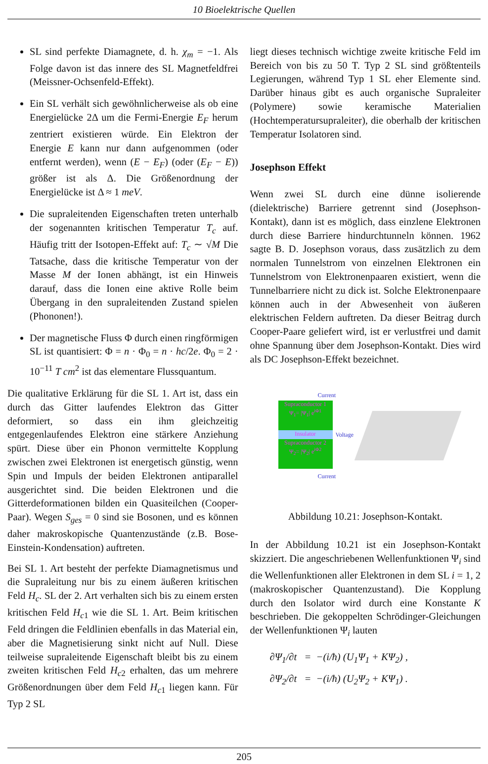10 Bioelektrische Quellen
SL sind perfekte Diamagnete, d. h. χ<sub>m</sub> = −1. Als Folge davon ist das innere des SL Magnetfeldfrei (Meissner-Ochsenfeld-Effekt).
Ein SL verhält sich gewöhnlicherweise als ob eine Energielücke 2Δ um die Fermi-Energie E<sub>F</sub> herum zentriert existieren würde. Ein Elektron der Energie E kann nur dann aufgenommen (oder entfernt werden), wenn (E − E<sub>F</sub>) (oder (E<sub>F</sub> − E)) größer ist als Δ. Die Größenordnung der Energielücke ist Δ ≈ 1 meV.
Die supraleitenden Eigenschaften treten unterhalb der sogenannten kritischen Temperatur T<sub>c</sub> auf. Häufig tritt der Isotopen-Effekt auf: T<sub>c</sub> ∼ √M Die Tatsache, dass die kritische Temperatur von der Masse M der Ionen abhängt, ist ein Hinweis darauf, dass die Ionen eine aktive Rolle beim Übergang in den supraleitenden Zustand spielen (Phononen!).
Der magnetische Fluss Φ durch einen ringförmigen SL ist quantisiert: Φ = n · Φ<sub>0</sub> = n · hc/2e. Φ<sub>0</sub> = 2 · 10<sup>−11</sup> T cm<sup>2</sup> ist das elementare Flussquantum.
Die qualitative Erklärung für die SL 1. Art ist, dass ein durch das Gitter laufendes Elektron das Gitter deformiert, so dass ein ihm gleichzeitig entgegenlaufendes Elektron eine stärkere Anziehung spürt. Diese über ein Phonon vermittelte Kopplung zwischen zwei Elektronen ist energetisch günstig, wenn Spin und Impuls der beiden Elektronen antiparallel ausgerichtet sind. Die beiden Elektronen und die Gitterdeformationen bilden ein Quasiteilchen (Cooper-Paar). Wegen S<sub>ges</sub> = 0 sind sie Bosonen, und es können daher makroskopische Quantenzustände (z.B. Bose-Einstein-Kondensation) auftreten.
Bei SL 1. Art besteht der perfekte Diamagnetismus und die Supraleitung nur bis zu einem äußeren kritischen Feld H<sub>c</sub>. SL der 2. Art verhalten sich bis zu einem ersten kritischen Feld H<sub>c1</sub> wie die SL 1. Art. Beim kritischen Feld dringen die Feldlinien ebenfalls in das Material ein, aber die Magnetisierung sinkt nicht auf Null. Diese teilweise supraleitende Eigenschaft bleibt bis zu einem zweiten kritischen Feld H<sub>c2</sub> erhalten, das um mehrere Größenordnungen über dem Feld H<sub>c1</sub> liegen kann. Für Typ 2 SL
liegt dieses technisch wichtige zweite kritische Feld im Bereich von bis zu 50 T. Typ 2 SL sind größtenteils Legierungen, während Typ 1 SL eher Elemente sind. Darüber hinaus gibt es auch organische Supraleiter (Polymere) sowie keramische Materialien (Hochtemperatursupraleiter), die oberhalb der kritischen Temperatur Isolatoren sind.
Josephson Effekt
Wenn zwei SL durch eine dünne isolierende (dielektrische) Barriere getrennt sind (Josephson-Kontakt), dann ist es möglich, dass einzlene Elektronen durch diese Barriere hindurchtunneln können. 1962 sagte B. D. Josephson voraus, dass zusätzlich zu dem normalen Tunnelstrom von einzelnen Elektronen ein Tunnelstrom von Elektronenpaaren existiert, wenn die Tunnelbarriere nicht zu dick ist. Solche Elektronenpaare können auch in der Abwesenheit von äußeren elektrischen Feldern auftreten. Da dieser Beitrag durch Cooper-Paare geliefert wird, ist er verlustfrei und damit ohne Spannung über dem Josephson-Kontakt. Dies wird als DC Josephson-Effekt bezeichnet.
Current
Supraconductor 1
Ψ<sub>1</sub>= |Ψ<sub>1</sub>| e<sup>iΦ1</sup>
Insulator
Supraconductor 2
Ψ<sub>2</sub>= |Ψ<sub>2</sub>| e<sup>iΦ2</sup>
Voltage
Current
Abbildung 10.21: Josephson-Kontakt.
In der Abbildung 10.21 ist ein Josephson-Kontakt skizziert. Die angeschriebenen Wellenfunktionen Ψ<sub>i</sub> sind die Wellenfunktionen aller Elektronen in dem SL i = 1, 2 (makroskopischer Quantenzustand). Die Kopplung durch den Isolator wird durch eine Konstante K beschrieben. Die gekoppelten Schrödinger-Gleichungen der Wellenfunktionen Ψ<sub>i</sub> lauten
∂Ψ<sub>1</sub>/∂t = −(i/ħ) (U<sub>1</sub>Ψ<sub>1</sub> + KΨ<sub>2</sub>) ,
∂Ψ<sub>2</sub>/∂t = −(i/ħ) (U<sub>2</sub>Ψ<sub>2</sub> + KΨ<sub>1</sub>) .
205